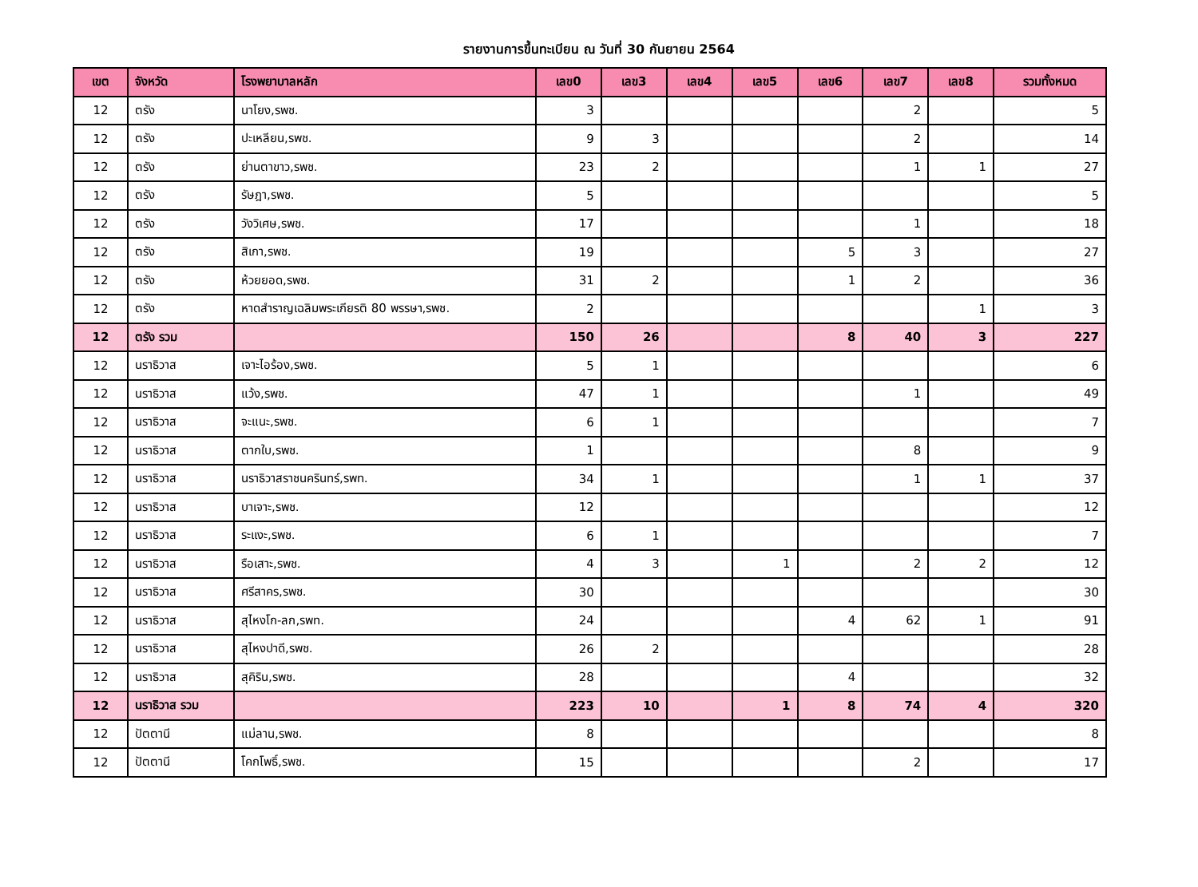รายงานการขึ้นทะเบียน ณ วันที่ 30 กันยายน 2564
| เขต | จังหวัด | โรงพยาบาลหลัก | เลข0 | เลข3 | เลข4 | เลข5 | เลข6 | เลข7 | เลข8 | รวมทั้งหมด |
| --- | --- | --- | --- | --- | --- | --- | --- | --- | --- | --- |
| 12 | ตรัง | นาโยง,รพช. | 3 | | | | | 2 | | 5 |
| 12 | ตรัง | ปะเหลียน,รพช. | 9 | 3 | | | | 2 | | 14 |
| 12 | ตรัง | ย่านตาขาว,รพช. | 23 | 2 | | | | 1 | 1 | 27 |
| 12 | ตรัง | รัษฎา,รพช. | 5 | | | | | | | 5 |
| 12 | ตรัง | วังวิเศษ,รพช. | 17 | | | | | 1 | | 18 |
| 12 | ตรัง | สิเกา,รพช. | 19 | | | | 5 | 3 | | 27 |
| 12 | ตรัง | ห้วยยอด,รพช. | 31 | 2 | | | 1 | 2 | | 36 |
| 12 | ตรัง | หาดสำราญเฉลิมพระเกียรติ 80 พรรษา,รพช. | 2 | | | | | | 1 | 3 |
| 12 | ตรัง รวม | | 150 | 26 | | | 8 | 40 | 3 | 227 |
| 12 | นราธิวาส | เจาะไอร้อง,รพช. | 5 | 1 | | | | | | 6 |
| 12 | นราธิวาส | แว้ง,รพช. | 47 | 1 | | | | 1 | | 49 |
| 12 | นราธิวาส | จะแนะ,รพช. | 6 | 1 | | | | | | 7 |
| 12 | นราธิวาส | ตากใบ,รพช. | 1 | | | | | 8 | | 9 |
| 12 | นราธิวาส | นราธิวาสราชนครินทร์,รพท. | 34 | 1 | | | | 1 | 1 | 37 |
| 12 | นราธิวาส | บาเจาะ,รพช. | 12 | | | | | | | 12 |
| 12 | นราธิวาส | ระแงะ,รพช. | 6 | 1 | | | | | | 7 |
| 12 | นราธิวาส | รือเสาะ,รพช. | 4 | 3 | | 1 | | 2 | 2 | 12 |
| 12 | นราธิวาส | ศรีสาคร,รพช. | 30 | | | | | | | 30 |
| 12 | นราธิวาส | สุไหงโก-ลก,รพท. | 24 | | | | 4 | 62 | 1 | 91 |
| 12 | นราธิวาส | สุไหงปาดี,รพช. | 26 | 2 | | | | | | 28 |
| 12 | นราธิวาส | สุคิริน,รพช. | 28 | | | | 4 | | | 32 |
| 12 | นราธิวาส รวม | | 223 | 10 | | 1 | 8 | 74 | 4 | 320 |
| 12 | ปัตตานี | แม่ลาน,รพช. | 8 | | | | | | | 8 |
| 12 | ปัตตานี | โคกโพธิ์,รพช. | 15 | | | | | 2 | | 17 |